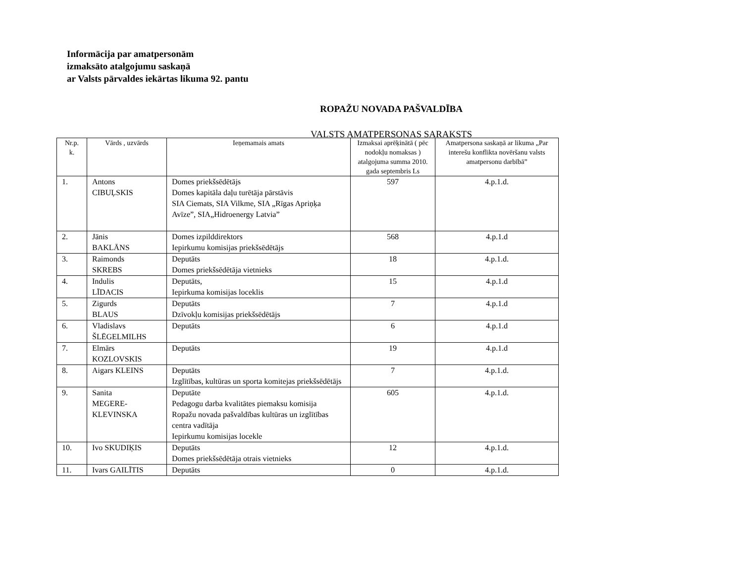Informācija par amatpersonām
izmaksāto atalgojumu saskaņā
ar Valsts pārvaldes iekārtas likuma 92. pantu
ROPAŽU NOVADA PAŠVALDĪBA
VALSTS AMATPERSONAS SARAKSTS
| Nr.p. k. | Vārds , uzvārds | Ieņemamais amats | Izmaksai aprēķinātā ( pēc nodokļu nomaksas ) atalgojuma summa 2010. gada septembris Ls | Amatpersona saskaņā ar likuma „Par interešu konflikta novēršanu valsts amatpersonu darbībā” |
| --- | --- | --- | --- | --- |
| 1. | Antons CIBUĻSKIS | Domes priekšsēdētājs Domes kapitāla daļu turētāja pārstāvis SIA Ciemats, SIA Vilkme, SIA „Rīgas Apriņķa Avīze”, SIA„Hidroenergy Latvia” | 597 | 4.p.1.d. |
| 2. | Jānis BAKLĀNS | Domes izpilddirektors Iepirkumu komisijas priekšsēdētājs | 568 | 4.p.1.d |
| 3. | Raimonds SKREBS | Deputāts Domes priekšsēdētāja vietnieks | 18 | 4.p.1.d. |
| 4. | Indulis LĪDACIS | Deputāts, Iepirkuma komisijas loceklis | 15 | 4.p.1.d |
| 5. | Zigurds BLAUS | Deputāts Dzīvokļu komisijas priekšsēdētājs | 7 | 4.p.1.d |
| 6. | Vladislavs ŠLĒGELMILHS | Deputāts | 6 | 4.p.1.d |
| 7. | Elmārs KOZLOVSKIS | Deputāts | 19 | 4.p.1.d |
| 8. | Aigars KLEINS | Deputāts Izglītības, kultūras un sporta komitejas priekšsēdētājs | 7 | 4.p.1.d. |
| 9. | Sanita MEGERE- KLEVINSKA | Deputāte Pedagogu darba kvalitātes piemaksu komisija Ropažu novada pašvaldības kultūras un izglītības centra vadītāja Iepirkumu komisijas locekle | 605 | 4.p.1.d. |
| 10. | Ivo SKUDIĶIS | Deputāts Domes priekšsēdētāja otrais vietnieks | 12 | 4.p.1.d. |
| 11. | Ivars GAILĪTIS | Deputāts | 0 | 4.p.1.d. |